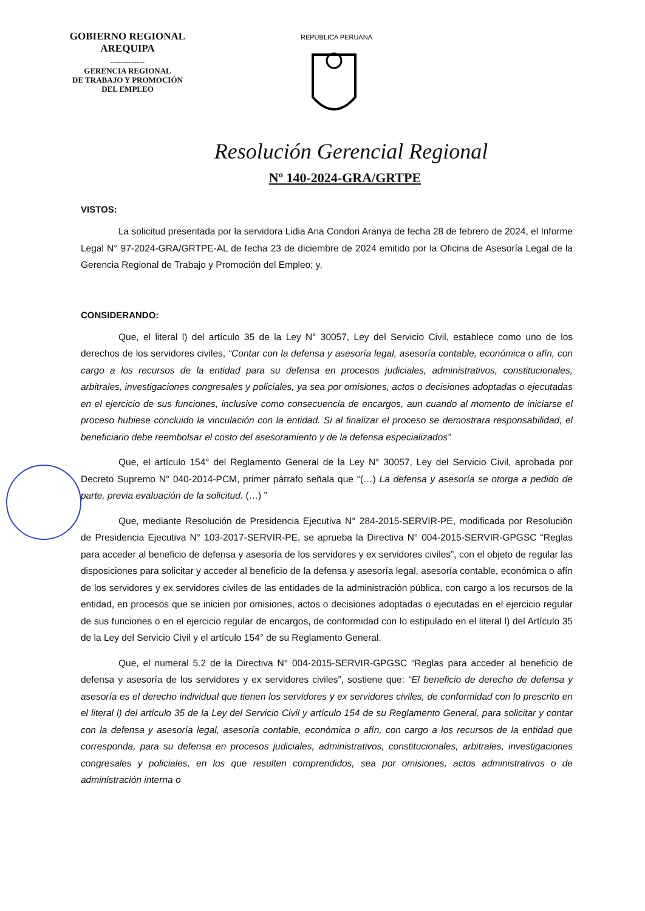GOBIERNO REGIONAL
AREQUIPA
-------------
GERENCIA REGIONAL
DE TRABAJO Y PROMOCIÓN
DEL EMPLEO
REPUBLICA PERUANA
Resolución Gerencial Regional
Nº 140-2024-GRA/GRTPE
VISTOS:
La solicitud presentada por la servidora Lidia Ana Condori Aranya de fecha 28 de febrero de 2024, el Informe Legal N° 97-2024-GRA/GRTPE-AL de fecha 23 de diciembre de 2024 emitido por la Oficina de Asesoría Legal de la Gerencia Regional de Trabajo y Promoción del Empleo; y,
CONSIDERANDO:
Que, el literal l) del artículo 35 de la Ley N° 30057, Ley del Servicio Civil, establece como uno de los derechos de los servidores civiles, “Contar con la defensa y asesoría legal, asesoría contable, económica o afín, con cargo a los recursos de la entidad para su defensa en procesos judiciales, administrativos, constitucionales, arbitrales, investigaciones congresales y policiales, ya sea por omisiones, actos o decisiones adoptadas o ejecutadas en el ejercicio de sus funciones, inclusive como consecuencia de encargos, aun cuando al momento de iniciarse el proceso hubiese concluido la vinculación con la entidad. Si al finalizar el proceso se demostrara responsabilidad, el beneficiario debe reembolsar el costo del asesoramiento y de la defensa especializados”
Que, el artículo 154° del Reglamento General de la Ley N° 30057, Ley del Servicio Civil, aprobada por Decreto Supremo N° 040-2014-PCM, primer párrafo señala que “(…) La defensa y asesoría se otorga a pedido de parte, previa evaluación de la solicitud. (…) ”
Que, mediante Resolución de Presidencia Ejecutiva N° 284-2015-SERVIR-PE, modificada por Resolución de Presidencia Ejecutiva N° 103-2017-SERVIR-PE, se aprueba la Directiva N° 004-2015-SERVIR-GPGSC “Reglas para acceder al beneficio de defensa y asesoría de los servidores y ex servidores civiles”, con el objeto de regular las disposiciones para solicitar y acceder al beneficio de la defensa y asesoría legal, asesoría contable, económica o afín de los servidores y ex servidores civiles de las entidades de la administración pública, con cargo a los recursos de la entidad, en procesos que se inicien por omisiones, actos o decisiones adoptadas o ejecutadas en el ejercicio regular de sus funciones o en el ejercicio regular de encargos, de conformidad con lo estipulado en el literal l) del Artículo 35 de la Ley del Servicio Civil y el artículo 154° de su Reglamento General.
Que, el numeral 5.2 de la Directiva N° 004-2015-SERVIR-GPGSC “Reglas para acceder al beneficio de defensa y asesoría de los servidores y ex servidores civiles”, sostiene que: “El beneficio de derecho de defensa y asesoría es el derecho individual que tienen los servidores y ex servidores civiles, de conformidad con lo prescrito en el literal l) del artículo 35 de la Ley del Servicio Civil y artículo 154 de su Reglamento General, para solicitar y contar con la defensa y asesoría legal, asesoría contable, económica o afín, con cargo a los recursos de la entidad que corresponda, para su defensa en procesos judiciales, administrativos, constitucionales, arbitrales, investigaciones congresales y policiales, en los que resulten comprendidos, sea por omisiones, actos administrativos o de administración interna o